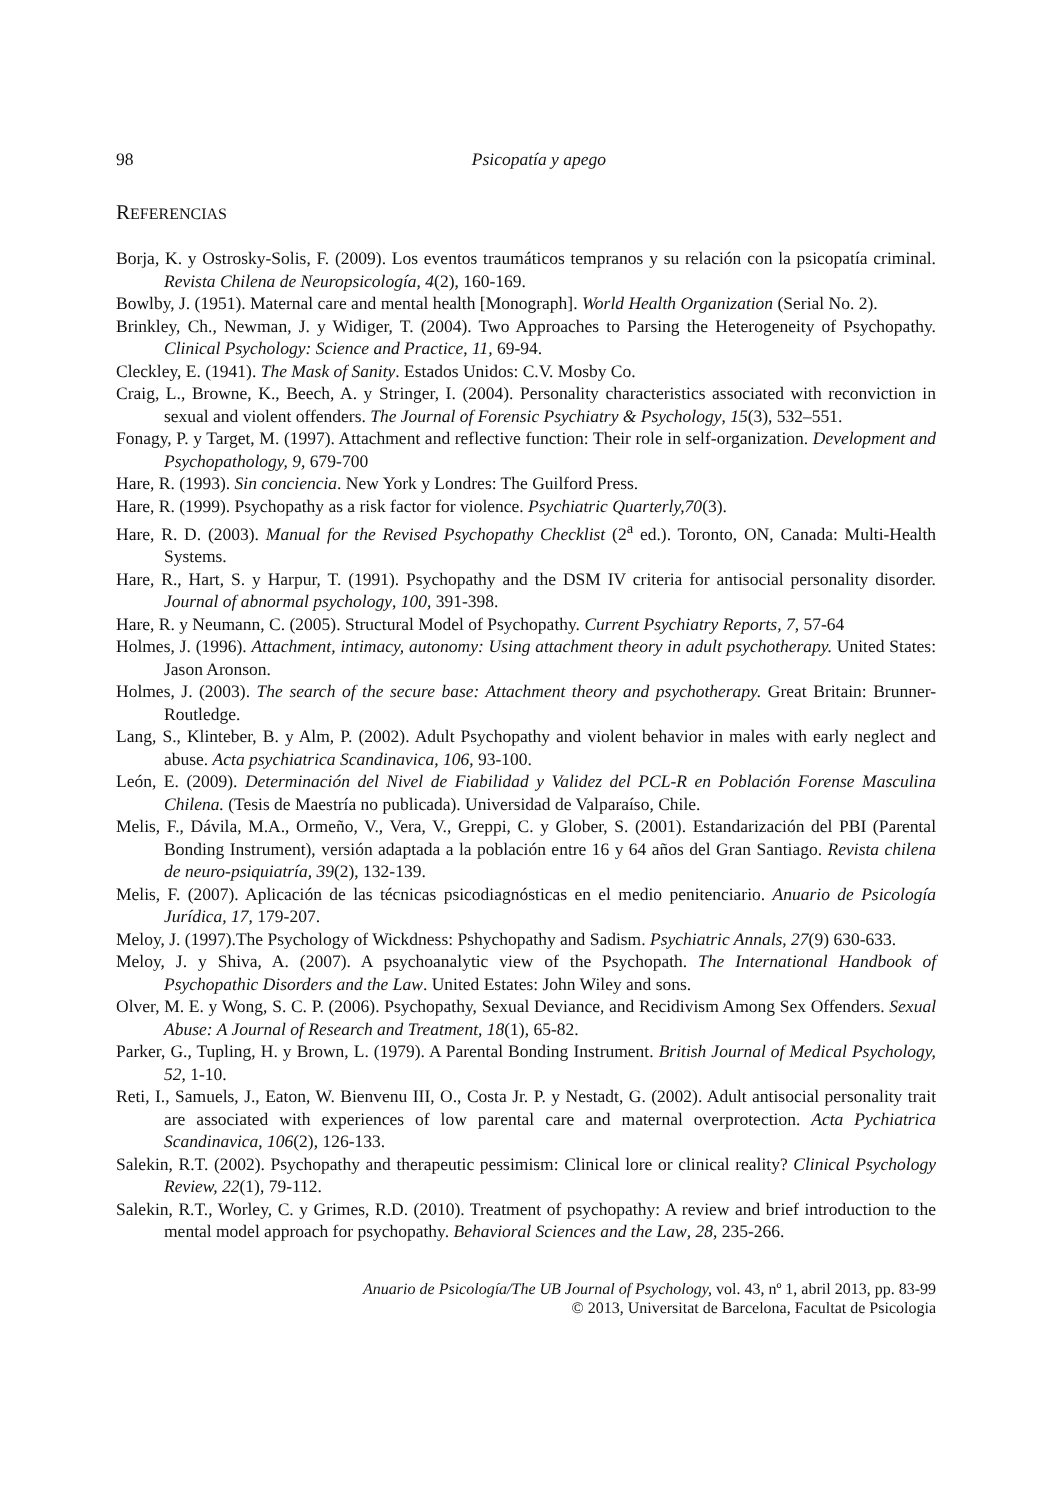98 Psicopatía y apego
REFERENCIAS
Borja, K. y Ostrosky-Solis, F. (2009). Los eventos traumáticos tempranos y su relación con la psicopatía criminal. Revista Chilena de Neuropsicología, 4(2), 160-169.
Bowlby, J. (1951). Maternal care and mental health [Monograph]. World Health Organization (Serial No. 2).
Brinkley, Ch., Newman, J. y Widiger, T. (2004). Two Approaches to Parsing the Heterogeneity of Psychopathy. Clinical Psychology: Science and Practice, 11, 69-94.
Cleckley, E. (1941). The Mask of Sanity. Estados Unidos: C.V. Mosby Co.
Craig, L., Browne, K., Beech, A. y Stringer, I. (2004). Personality characteristics associated with reconviction in sexual and violent offenders. The Journal of Forensic Psychiatry & Psychology, 15(3), 532–551.
Fonagy, P. y Target, M. (1997). Attachment and reflective function: Their role in self-organization. Development and Psychopathology, 9, 679-700
Hare, R. (1993). Sin conciencia. New York y Londres: The Guilford Press.
Hare, R. (1999). Psychopathy as a risk factor for violence. Psychiatric Quarterly,70(3).
Hare, R. D. (2003). Manual for the Revised Psychopathy Checklist (2<sup>a</sup> ed.). Toronto, ON, Canada: Multi-Health Systems.
Hare, R., Hart, S. y Harpur, T. (1991). Psychopathy and the DSM IV criteria for antisocial personality disorder. Journal of abnormal psychology, 100, 391-398.
Hare, R. y Neumann, C. (2005). Structural Model of Psychopathy. Current Psychiatry Reports, 7, 57-64
Holmes, J. (1996). Attachment, intimacy, autonomy: Using attachment theory in adult psychotherapy. United States: Jason Aronson.
Holmes, J. (2003). The search of the secure base: Attachment theory and psychotherapy. Great Britain: Brunner-Routledge.
Lang, S., Klinteber, B. y Alm, P. (2002). Adult Psychopathy and violent behavior in males with early neglect and abuse. Acta psychiatrica Scandinavica, 106, 93-100.
León, E. (2009). Determinación del Nivel de Fiabilidad y Validez del PCL-R en Población Forense Masculina Chilena. (Tesis de Maestría no publicada). Universidad de Valparaíso, Chile.
Melis, F., Dávila, M.A., Ormeño, V., Vera, V., Greppi, C. y Glober, S. (2001). Estandarización del PBI (Parental Bonding Instrument), versión adaptada a la población entre 16 y 64 años del Gran Santiago. Revista chilena de neuro-psiquiatría, 39(2), 132-139.
Melis, F. (2007). Aplicación de las técnicas psicodiagnósticas en el medio penitenciario. Anuario de Psicología Jurídica, 17, 179-207.
Meloy, J. (1997).The Psychology of Wickdness: Pshychopathy and Sadism. Psychiatric Annals, 27(9) 630-633.
Meloy, J. y Shiva, A. (2007). A psychoanalytic view of the Psychopath. The International Handbook of Psychopathic Disorders and the Law. United Estates: John Wiley and sons.
Olver, M. E. y Wong, S. C. P. (2006). Psychopathy, Sexual Deviance, and Recidivism Among Sex Offenders. Sexual Abuse: A Journal of Research and Treatment, 18(1), 65-82.
Parker, G., Tupling, H. y Brown, L. (1979). A Parental Bonding Instrument. British Journal of Medical Psychology, 52, 1-10.
Reti, I., Samuels, J., Eaton, W. Bienvenu III, O., Costa Jr. P. y Nestadt, G. (2002). Adult antisocial personality trait are associated with experiences of low parental care and maternal overprotection. Acta Pychiatrica Scandinavica, 106(2), 126-133.
Salekin, R.T. (2002). Psychopathy and therapeutic pessimism: Clinical lore or clinical reality? Clinical Psychology Review, 22(1), 79-112.
Salekin, R.T., Worley, C. y Grimes, R.D. (2010). Treatment of psychopathy: A review and brief introduction to the mental model approach for psychopathy. Behavioral Sciences and the Law, 28, 235-266.
Anuario de Psicología/The UB Journal of Psychology, vol. 43, nº 1, abril 2013, pp. 83-99
© 2013, Universitat de Barcelona, Facultat de Psicologia